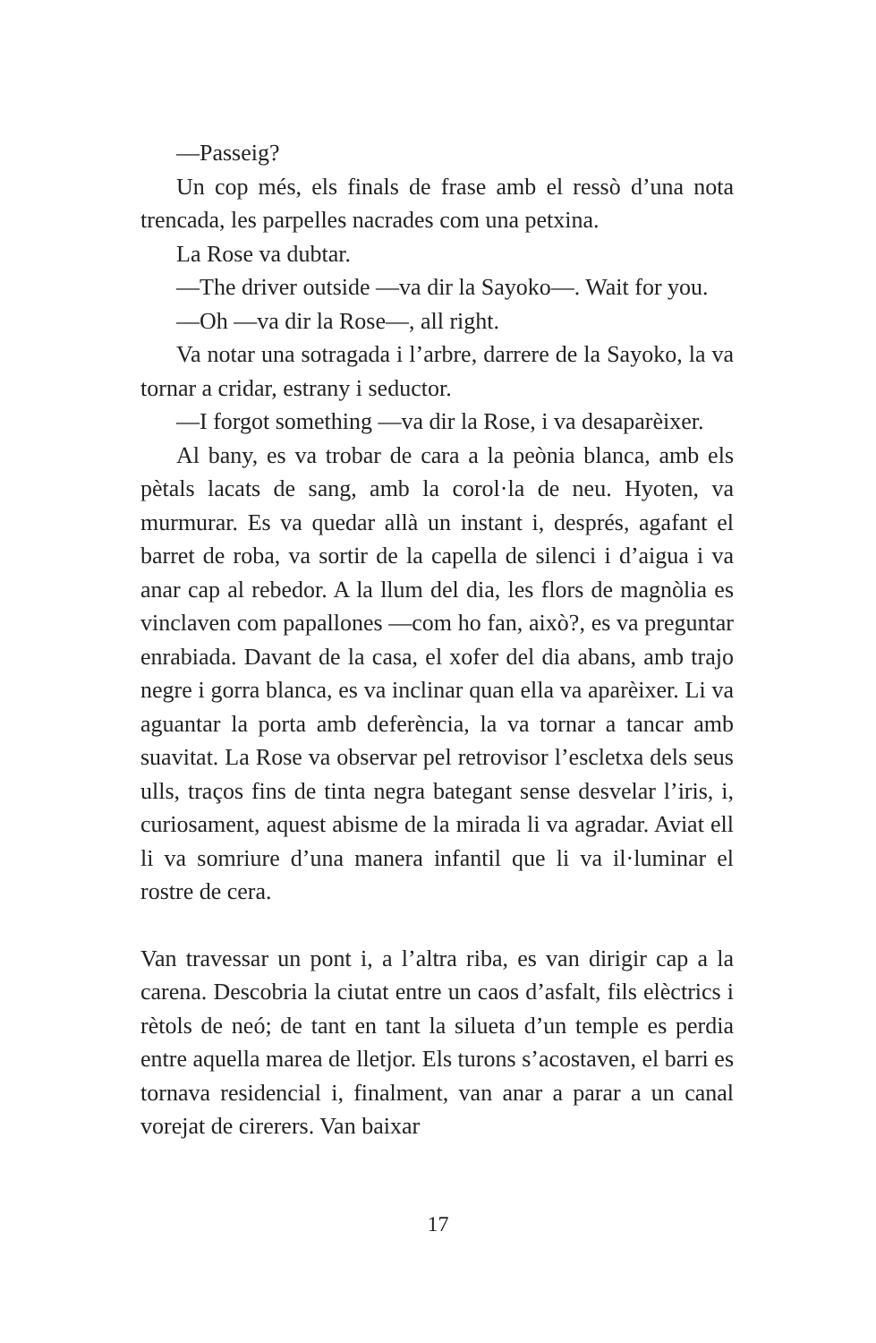—Passeig?
Un cop més, els finals de frase amb el ressò d’una nota trencada, les parpelles nacrades com una petxina.
La Rose va dubtar.
—The driver outside —va dir la Sayoko—. Wait for you.
—Oh —va dir la Rose—, all right.
Va notar una sotragada i l’arbre, darrere de la Sayoko, la va tornar a cridar, estrany i seductor.
—I forgot something —va dir la Rose, i va desaparèixer.
Al bany, es va trobar de cara a la peònia blanca, amb els pètals lacats de sang, amb la corol·la de neu. Hyoten, va murmurar. Es va quedar allà un instant i, després, agafant el barret de roba, va sortir de la capella de silenci i d’aigua i va anar cap al rebedor. A la llum del dia, les flors de magnòlia es vinclaven com papallones —com ho fan, això?, es va preguntar enrabiada. Davant de la casa, el xofer del dia abans, amb trajo negre i gorra blanca, es va inclinar quan ella va aparèixer. Li va aguantar la porta amb deferència, la va tornar a tancar amb suavitat. La Rose va observar pel retrovisor l’escletxa dels seus ulls, traços fins de tinta negra bategant sense desvelar l’iris, i, curiosament, aquest abisme de la mirada li va agradar. Aviat ell li va somriure d’una manera infantil que li va il·luminar el rostre de cera.
Van travessar un pont i, a l’altra riba, es van dirigir cap a la carena. Descobria la ciutat entre un caos d’asfalt, fils elèctrics i rètols de neó; de tant en tant la silueta d’un temple es perdia entre aquella marea de lletjor. Els turons s’acostaven, el barri es tornava residencial i, finalment, van anar a parar a un canal vorejat de cirerers. Van baixar
17